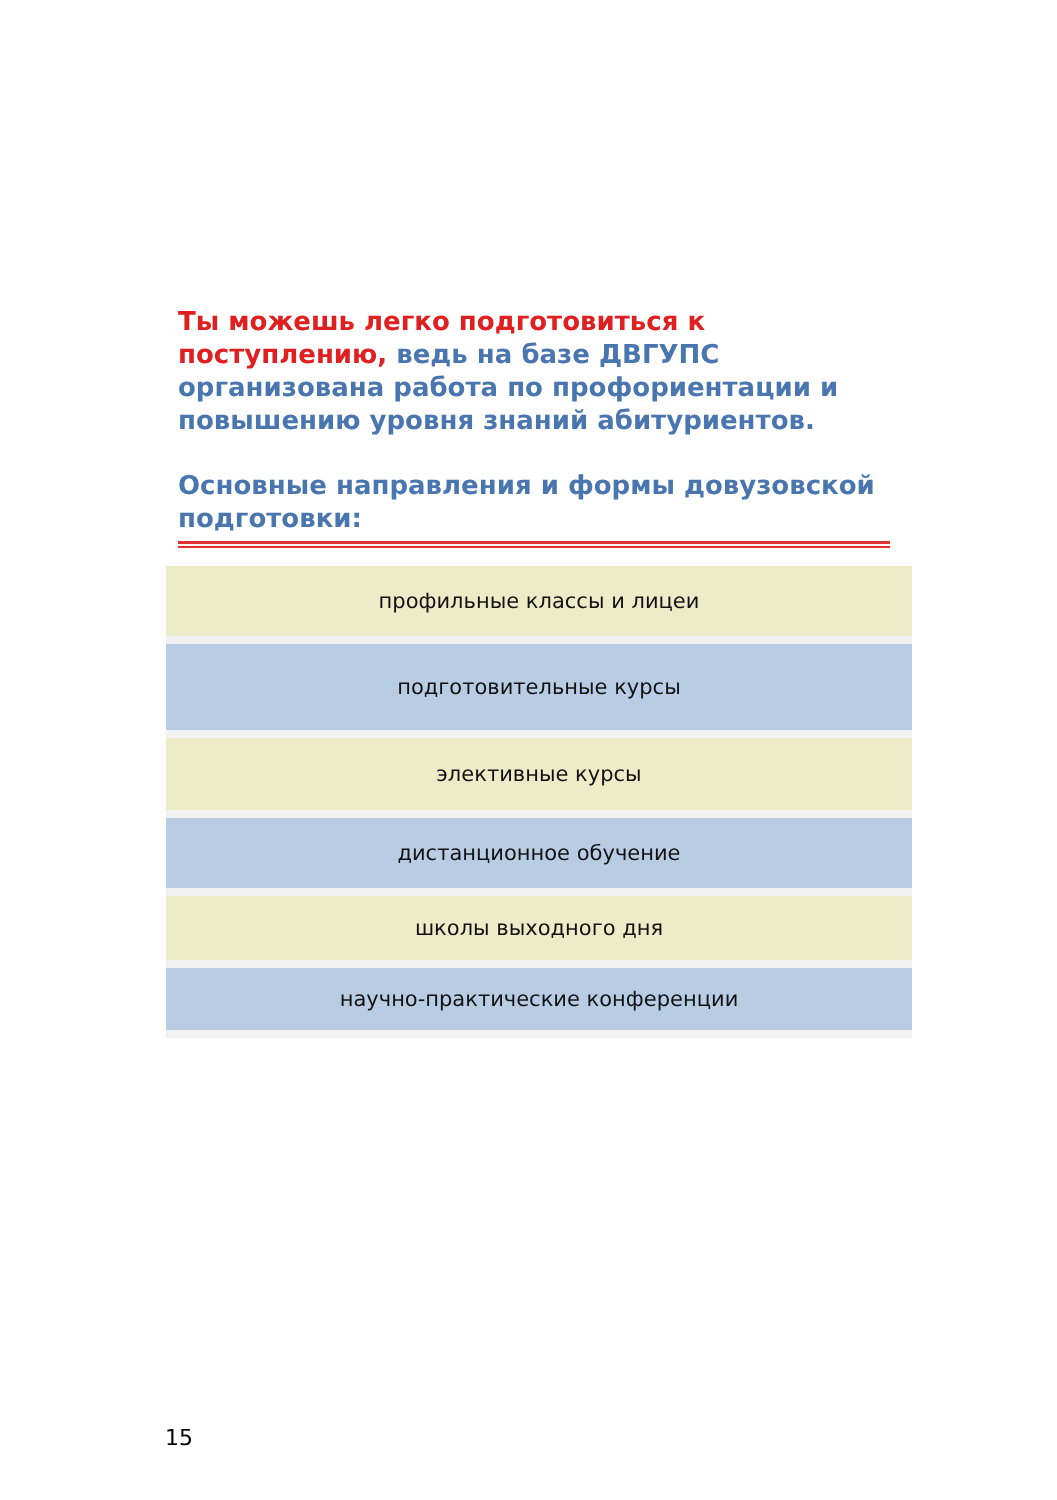Ты можешь легко подготовиться к поступлению, ведь на базе ДВГУПС организована работа по профориентации и повышению уровня знаний абитуриентов.
Основные направления и формы довузовской подготовки:
профильные классы и лицеи
подготовительные курсы
элективные курсы
дистанционное обучение
школы выходного дня
научно-практические конференции
15